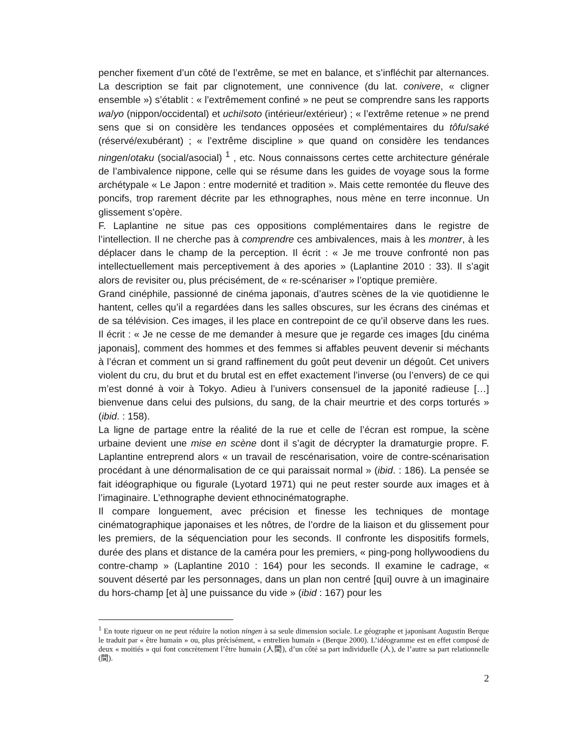pencher fixement d’un côté de l’extrême, se met en balance, et s’infléchit par alternances. La description se fait par clignotement, une connivence (du lat. conivere, « cligner ensemble ») s’établit : « l’extrêmement confiné » ne peut se comprendre sans les rapports wa/yo (nippon/occidental) et uchi/soto (intérieur/extérieur) ; « l’extrême retenue » ne prend sens que si on considère les tendances opposées et complémentaires du tôfu/saké (réservé/exubérant) ; « l’extrême discipline » que quand on considère les tendances ningen/otaku (social/asocial) <sup>1</sup> , etc. Nous connaissons certes cette architecture générale de l’ambivalence nippone, celle qui se résume dans les guides de voyage sous la forme archétypale « Le Japon : entre modernité et tradition ». Mais cette remontée du fleuve des poncifs, trop rarement décrite par les ethnographes, nous mène en terre inconnue. Un glissement s’opère.
F. Laplantine ne situe pas ces oppositions complémentaires dans le registre de l’intellection. Il ne cherche pas à comprendre ces ambivalences, mais à les montrer, à les déplacer dans le champ de la perception. Il écrit : « Je me trouve confronté non pas intellectuellement mais perceptivement à des apories » (Laplantine 2010 : 33). Il s’agit alors de revisiter ou, plus précisément, de « re-scénariser » l’optique première.
Grand cinéphile, passionné de cinéma japonais, d’autres scènes de la vie quotidienne le hantent, celles qu’il a regardées dans les salles obscures, sur les écrans des cinémas et de sa télévision. Ces images, il les place en contrepoint de ce qu’il observe dans les rues. Il écrit : « Je ne cesse de me demander à mesure que je regarde ces images [du cinéma japonais], comment des hommes et des femmes si affables peuvent devenir si méchants à l’écran et comment un si grand raffinement du goût peut devenir un dégoût. Cet univers violent du cru, du brut et du brutal est en effet exactement l’inverse (ou l’envers) de ce qui m’est donné à voir à Tokyo. Adieu à l’univers consensuel de la japonité radieuse […] bienvenue dans celui des pulsions, du sang, de la chair meurtrie et des corps torturés » (ibid. : 158).
La ligne de partage entre la réalité de la rue et celle de l’écran est rompue, la scène urbaine devient une mise en scène dont il s’agit de décrypter la dramaturgie propre. F. Laplantine entreprend alors « un travail de rescénarisation, voire de contre-scénarisation procédant à une dénormalisation de ce qui paraissait normal » (ibid. : 186). La pensée se fait idéographique ou figurale (Lyotard 1971) qui ne peut rester sourde aux images et à l’imaginaire. L’ethnographe devient ethnocinématographe.
Il compare longuement, avec précision et finesse les techniques de montage cinématographique japonaises et les nôtres, de l’ordre de la liaison et du glissement pour les premiers, de la séquenciation pour les seconds. Il confronte les dispositifs formels, durée des plans et distance de la caméra pour les premiers, « ping-pong hollywoodiens du contre-champ » (Laplantine 2010 : 164) pour les seconds. Il examine le cadrage, « souvent déserté par les personnages, dans un plan non centré [qui] ouvre à un imaginaire du hors-champ [et à] une puissance du vide » (ibid : 167) pour les
<sup>1</sup> En toute rigueur on ne peut réduire la notion ningen à sa seule dimension sociale. Le géographe et japonisant Augustin Berque le traduit par « être humain » ou, plus précisément, « entrelien humain » (Berque 2000). L’idéogramme est en effet composé de deux « moitiés » qui font concrètement l’être humain (人間), d’un côté sa part individuelle (人), de l’autre sa part relationnelle (間).
2